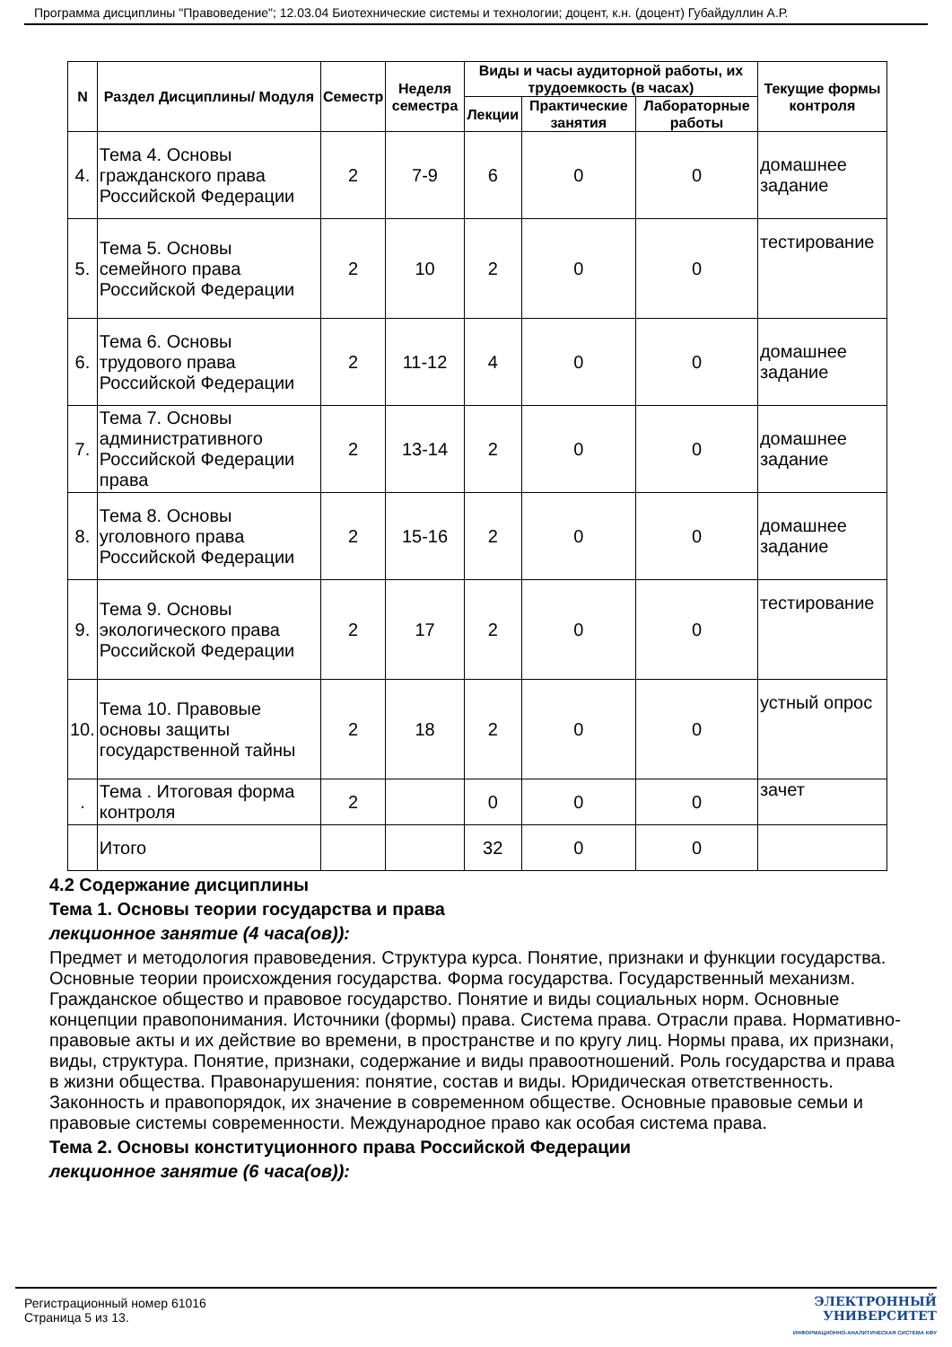Программа дисциплины "Правоведение"; 12.03.04 Биотехнические системы и технологии; доцент, к.н. (доцент) Губайдуллин А.Р.
| N | Раздел Дисциплины/ Модуля | Семестр | Неделя семестра | Виды и часы аудиторной работы, их трудоемкость (в часах) | | | Текущие формы контроля |
| --- | --- | --- | --- | --- | --- | --- | --- |
| | | | | Лекции | Практические занятия | Лабораторные работы | |
| 4. | Тема 4. Основы гражданского права Российской Федерации | 2 | 7-9 | 6 | 0 | 0 | домашнее задание |
| 5. | Тема 5. Основы семейного права Российской Федерации | 2 | 10 | 2 | 0 | 0 | тестирование |
| 6. | Тема 6. Основы трудового права Российской Федерации | 2 | 11-12 | 4 | 0 | 0 | домашнее задание |
| 7. | Тема 7. Основы административного Российской Федерации права | 2 | 13-14 | 2 | 0 | 0 | домашнее задание |
| 8. | Тема 8. Основы уголовного права Российской Федерации | 2 | 15-16 | 2 | 0 | 0 | домашнее задание |
| 9. | Тема 9. Основы экологического права Российской Федерации | 2 | 17 | 2 | 0 | 0 | тестирование |
| 10. | Тема 10. Правовые основы защиты государственной тайны | 2 | 18 | 2 | 0 | 0 | устный опрос |
| . | Тема . Итоговая форма контроля | 2 | | 0 | 0 | 0 | зачет |
| | Итого | | | 32 | 0 | 0 | |
4.2 Содержание дисциплины
Тема 1. Основы теории государства и права
лекционное занятие (4 часа(ов)):
Предмет и методология правоведения. Структура курса. Понятие, признаки и функции государства. Основные теории происхождения государства. Форма государства. Государственный механизм. Гражданское общество и правовое государство. Понятие и виды социальных норм. Основные концепции правопонимания. Источники (формы) права. Система права. Отрасли права. Нормативно-правовые акты и их действие во времени, в пространстве и по кругу лиц. Нормы права, их признаки, виды, структура. Понятие, признаки, содержание и виды правоотношений. Роль государства и права в жизни общества. Правонарушения: понятие, состав и виды. Юридическая ответственность. Законность и правопорядок, их значение в современном обществе. Основные правовые семьи и правовые системы современности. Международное право как особая система права.
Тема 2. Основы конституционного права Российской Федерации
лекционное занятие (6 часа(ов)):
Регистрационный номер 61016
Страница 5 из 13.
ЭЛЕКТРОННЫЙ
УНИВЕРСИТЕТ
ИНФОРМАЦИОННО-АНАЛИТИЧЕСКАЯ СИСТЕМА КФУ